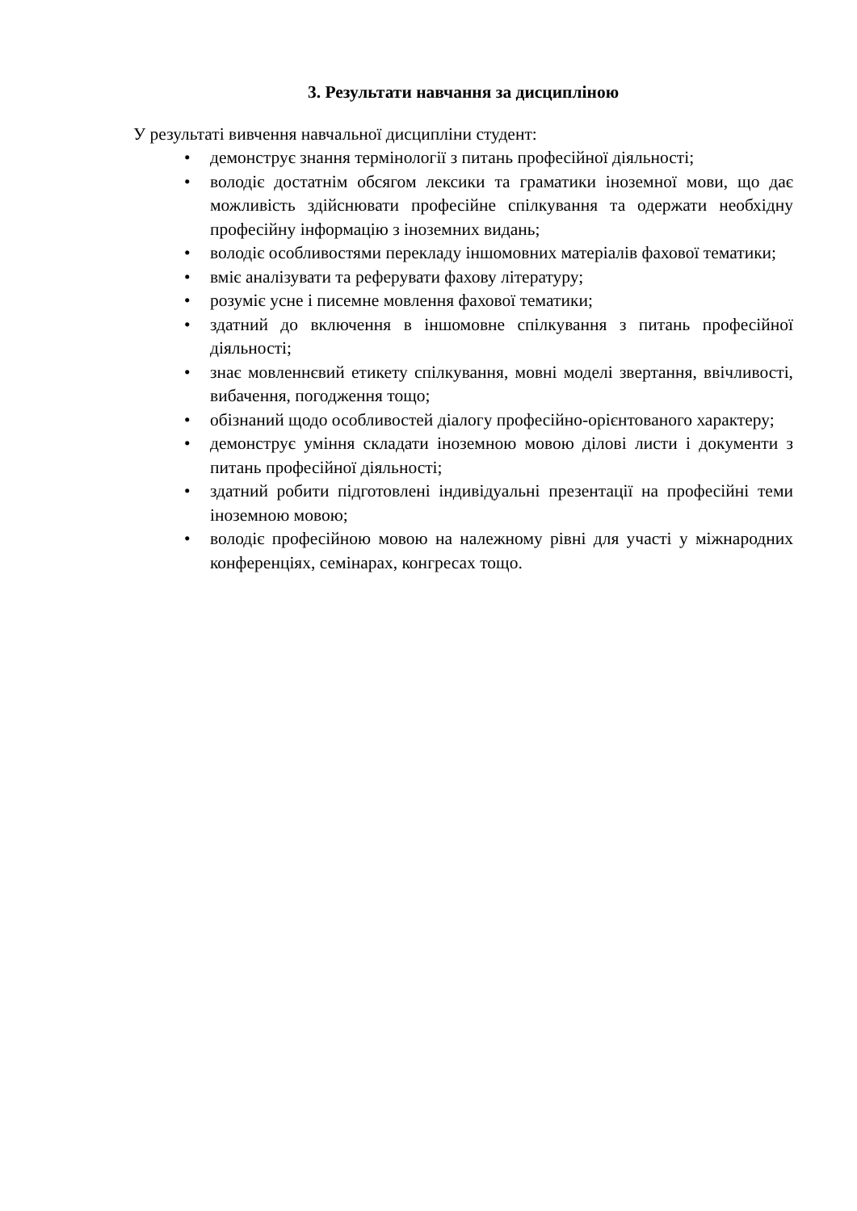3. Результати навчання за дисципліною
У результаті вивчення навчальної дисципліни студент:
• демонструє знання термінології з питань професійної діяльності;
• володіє достатнім обсягом лексики та граматики іноземної мови, що дає можливість здійснювати професійне спілкування та одержати необхідну професійну інформацію з іноземних видань;
• володіє особливостями перекладу іншомовних матеріалів фахової тематики;
• вміє аналізувати та реферувати фахову літературу;
• розуміє усне і писемне мовлення фахової тематики;
• здатний до включення в іншомовне спілкування з питань професійної діяльності;
• знає мовленнєвий етикету спілкування, мовні моделі звертання, ввічливості, вибачення, погодження тощо;
• обізнаний щодо особливостей діалогу професійно-орієнтованого характеру;
• демонструє уміння складати іноземною мовою ділові листи і документи з питань професійної діяльності;
• здатний робити підготовлені індивідуальні презентації на професійні теми іноземною мовою;
• володіє професійною мовою на належному рівні для участі у міжнародних конференціях, семінарах, конгресах тощо.